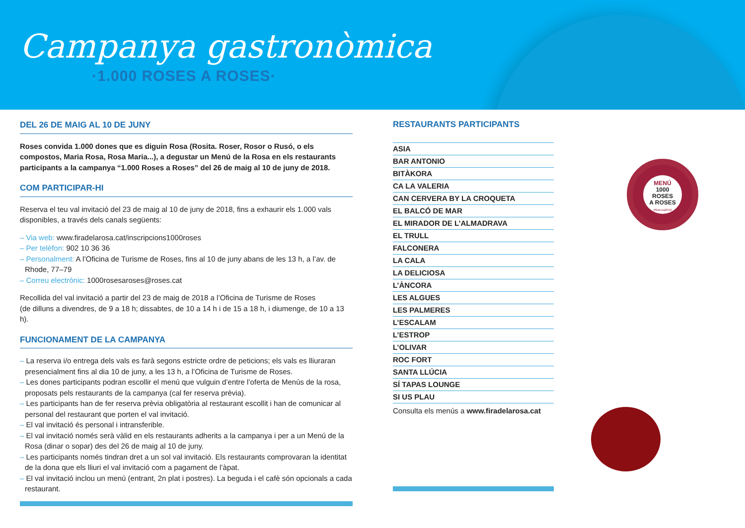Campanya gastronòmica
·1.000 ROSES A ROSES·
DEL 26 DE MAIG AL 10 DE JUNY
Roses convida 1.000 dones que es diguin Rosa (Rosita. Roser, Rosor o Rusó, o els compostos, Maria Rosa, Rosa Maria...), a degustar un Menú de la Rosa en els restaurants participants a la campanya “1.000 Roses a Roses” del 26 de maig al 10 de juny de 2018.
COM PARTICIPAR-HI
Reserva el teu val invitació del 23 de maig al 10 de juny de 2018, fins a exhaurir els 1.000 vals disponibles, a través dels canals següents:
– Via web: www.firadelarosa.cat/inscripcions1000roses
– Per telèfon: 902 10 36 36
– Personalment: A l’Oficina de Turisme de Roses, fins al 10 de juny abans de les 13 h, a l’av. de Rhode, 77–79
– Correu electrònic: 1000rosesaroses@roses.cat
Recollida del val invitació a partir del 23 de maig de 2018 a l’Oficina de Turisme de Roses
(de dilluns a divendres, de 9 a 18 h; dissabtes, de 10 a 14 h i de 15 a 18 h, i diumenge, de 10 a 13 h).
FUNCIONAMENT DE LA CAMPANYA
– La reserva i/o entrega dels vals es farà segons estricte ordre de peticions; els vals es lliuraran presencialment fins al dia 10 de juny, a les 13 h, a l’Oficina de Turisme de Roses.
– Les dones participants podran escollir el menú que vulguin d’entre l’oferta de Menús de la rosa, proposats pels restaurants de la campanya (cal fer reserva prèvia).
– Les participants han de fer reserva prèvia obligatòria al restaurant escollit i han de comunicar al personal del restaurant que porten el val invitació.
– El val invitació és personal i intransferible.
– El val invitació només serà vàlid en els restaurants adherits a la campanya i per a un Menú de la Rosa (dinar o sopar) des del 26 de maig al 10 de juny.
– Les participants només tindran dret a un sol val invitació. Els restaurants comprovaran la identitat de la dona que els lliuri el val invitació com a pagament de l’àpat.
– El val invitació inclou un menú (entrant, 2n plat i postres). La beguda i el cafè són opcionals a cada restaurant.
RESTAURANTS PARTICIPANTS
ASIA
BAR ANTONIO
BITÀKORA
CA LA VALERIA
CAN CERVERA BY LA CROQUETA
EL BALCÓ DE MAR
EL MIRADOR DE L’ALMADRAVA
EL TRULL
FALCONERA
LA CALA
LA DELICIOSA
L’ÀNCORA
LES ALGUES
LES PALMERES
L’ESCALAM
L’ESTROP
L’OLIVAR
ROC FORT
SANTA LLÚCIA
SÍ TAPAS LOUNGE
SI US PLAU
Consulta els menús a www.firadelarosa.cat
MENÚ
1000
ROSES
A ROSES
#firarosa2018